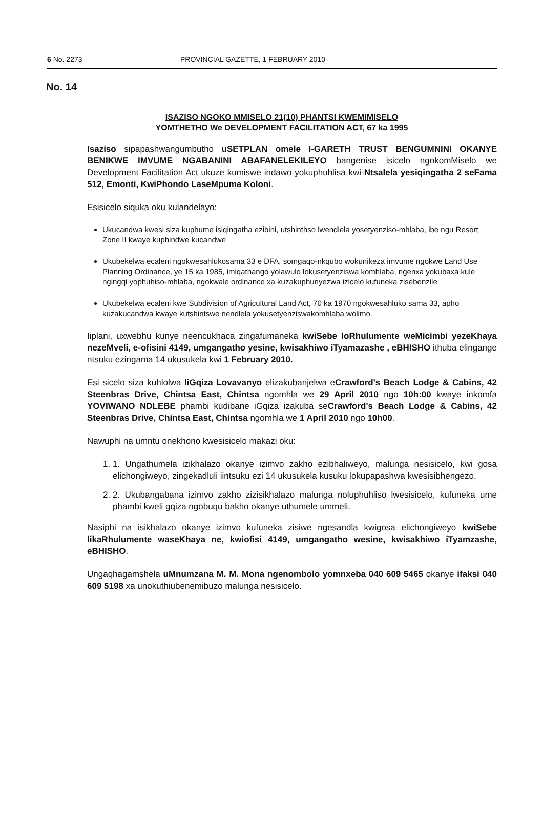6 No. 2273 PROVINCIAL GAZETTE, 1 FEBRUARY 2010
No. 14
ISAZISO NGOKO MMISELO 21(10) PHANTSI KWEMIMISELO
YOMTHETHO We DEVELOPMENT FACILITATION ACT, 67 ka 1995
Isaziso sipapashwangumbutho uSETPLAN omele I-GARETH TRUST BENGUMNINI OKANYE BENIKWE IMVUME NGABANINI ABAFANELEKILEYO bangenise isicelo ngokomMiselo we Development Facilitation Act ukuze kumiswe indawo yokuphuhlisa kwi-Ntsalela yesiqingatha 2 seFama 512, Emonti, KwiPhondo LaseMpuma Koloni.
Esisicelo siquka oku kulandelayo:
Ukucandwa kwesi siza kuphume isiqingatha ezibini, utshinthso lwendlela yosetyenziso-mhlaba, ibe ngu Resort Zone II kwaye kuphindwe kucandwe
Ukubekelwa ecaleni ngokwesahlukosama 33 e DFA, somgaqo-nkqubo wokunikeza imvume ngokwe Land Use Planning Ordinance, ye 15 ka 1985, imiqathango yolawulo lokusetyenziswa komhlaba, ngenxa yokubaxa kule ngingqi yophuhiso-mhlaba, ngokwale ordinance xa kuzakuphunyezwa izicelo kufuneka zisebenzile
Ukubekelwa ecaleni kwe Subdivision of Agricultural Land Act, 70 ka 1970 ngokwesahluko sama 33, apho kuzakucandwa kwaye kutshintswe nendlela yokusetyenziswakomhlaba wolimo.
Iiplani, uxwebhu kunye neencukhaca zingafumaneka kwiSebe loRhulumente weMicimbi yezeKhaya nezeMveli, e-ofisini 4149, umgangatho yesine, kwisakhiwo iTyamazashe , eBHISHO ithuba elingange ntsuku ezingama 14 ukusukela kwi 1 February 2010.
Esi sicelo siza kuhlolwa liGqiza Lovavanyo elizakubanjelwa eCrawford's Beach Lodge & Cabins, 42 Steenbras Drive, Chintsa East, Chintsa ngomhla we 29 April 2010 ngo 10h:00 kwaye inkomfa YOVIWANO NDLEBE phambi kudibane iGqiza izakuba seCrawford's Beach Lodge & Cabins, 42 Steenbras Drive, Chintsa East, Chintsa ngomhla we 1 April 2010 ngo 10h00.
Nawuphi na umntu onekhono kwesisicelo makazi oku:
1. 1. Ungathumela izikhalazo okanye izimvo zakho ezibhaliweyo, malunga nesisicelo, kwi gosa elichongiweyo, zingekadluli iintsuku ezi 14 ukusukela kusuku lokupapashwa kwesisibhengezo.
2. 2. Ukubangabana izimvo zakho zizisikhalazo malunga noluphuhliso lwesisicelo, kufuneka ume phambi kweli gqiza ngobuqu bakho okanye uthumele ummeli.
Nasiphi na isikhalazo okanye izimvo kufuneka zisiwe ngesandla kwigosa elichongiweyo kwiSebe likaRhulumente waseKhaya ne, kwiofisi 4149, umgangatho wesine, kwisakhiwo iTyamzashe, eBHISHO.
Ungaqhagamshela uMnumzana M. M. Mona ngenombolo yomnxeba 040 609 5465 okanye ifaksi 040 609 5198 xa unokuthiubenemibuzo malunga nesisicelo.